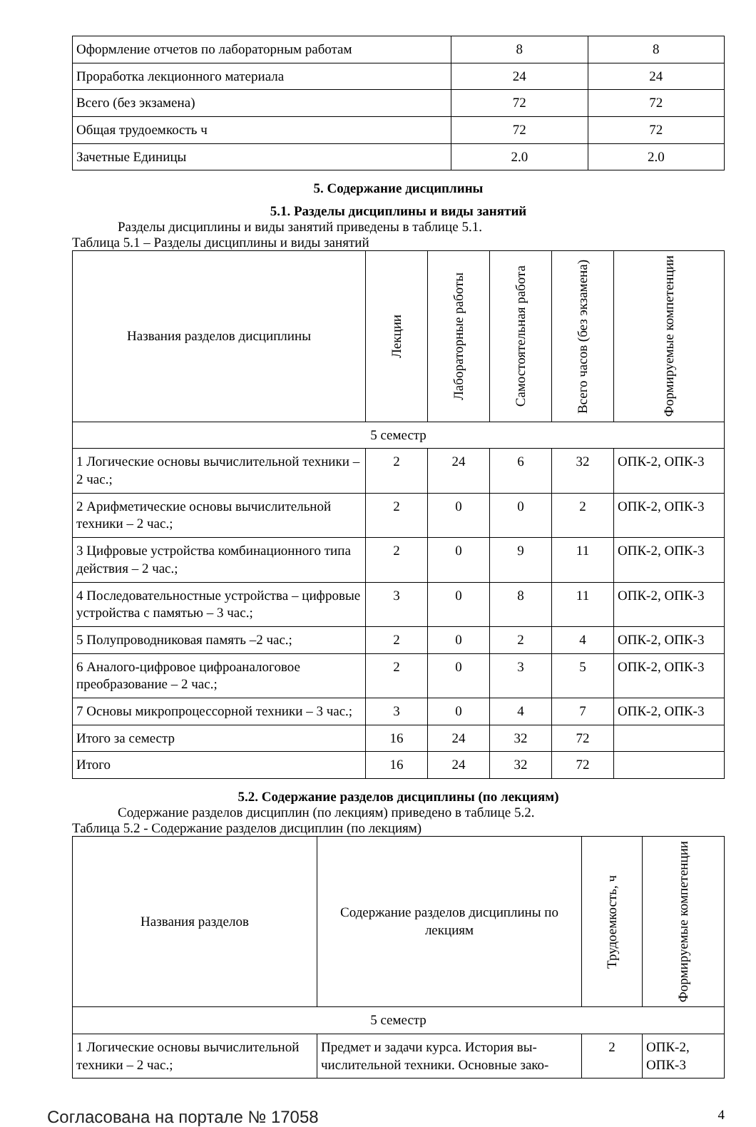| Оформление отчетов по лабораторным работам | 8 | 8 |
| Проработка лекционного материала | 24 | 24 |
| Всего (без экзамена) | 72 | 72 |
| Общая трудоемкость ч | 72 | 72 |
| Зачетные Единицы | 2.0 | 2.0 |
5. Содержание дисциплины
5.1. Разделы дисциплины и виды занятий
Разделы дисциплины и виды занятий приведены в таблице 5.1.
Таблица 5.1 – Разделы дисциплины и виды занятий
| Названия разделов дисциплины | Лекции | Лабораторные работы | Самостоятельная работа | Всего часов (без экзамена) | Формируемые компетенции |
| --- | --- | --- | --- | --- | --- |
| 5 семестр | | | | | |
| 1 Логические основы вычислительной тех­ники – 2 час.; | 2 | 24 | 6 | 32 | ОПК-2, ОПК-3 |
| 2 Арифметические основы вычислитель­ной техники – 2 час.; | 2 | 0 | 0 | 2 | ОПК-2, ОПК-3 |
| 3 Цифровые устройства комбинационного типа действия – 2 час.; | 2 | 0 | 9 | 11 | ОПК-2, ОПК-3 |
| 4 Последовательностные устройства – цифровые устройства с памятью – 3 час.; | 3 | 0 | 8 | 11 | ОПК-2, ОПК-3 |
| 5 Полупроводниковая память –2 час.; | 2 | 0 | 2 | 4 | ОПК-2, ОПК-3 |
| 6 Аналого-цифровое цифроаналоговое преобразование – 2 час.; | 2 | 0 | 3 | 5 | ОПК-2, ОПК-3 |
| 7 Основы микропроцессорной техники – 3 час.; | 3 | 0 | 4 | 7 | ОПК-2, ОПК-3 |
| Итого за семестр | 16 | 24 | 32 | 72 | |
| Итого | 16 | 24 | 32 | 72 | |
5.2. Содержание разделов дисциплины (по лекциям)
Содержание разделов дисциплин (по лекциям) приведено в таблице 5.2.
Таблица 5.2 - Содержание разделов дисциплин (по лекциям)
| Названия разделов | Содержание разделов дисциплины по лекциям | Трудоемкость, ч | Формируемые компетенции |
| --- | --- | --- | --- |
| 5 семестр | | | |
| 1 Логические основы вычислительной техники – 2 час.; | Предмет и задачи курса. История вы­числительной техники. Основные зако- | 2 | ОПК-2, ОПК-3 |
Согласована на портале № 17058 4